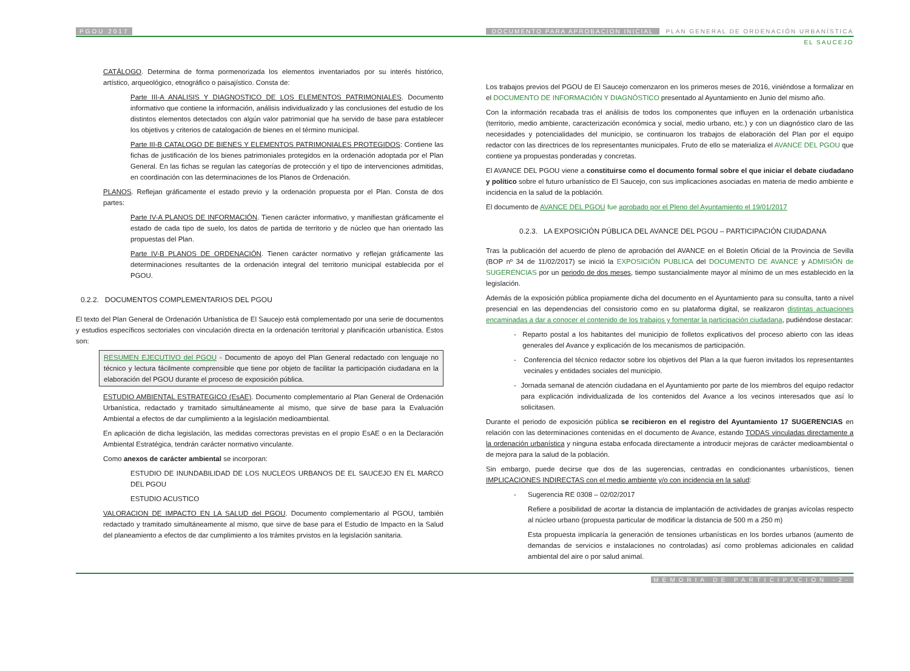PGOU 2017 DOCUMENTO PARA APROBACION INICIAL PLAN GENERAL DE ORDENACIÓN URBANÍSTICA
EL SAUCEJO
CATÁLOGO. Determina de forma pormenorizada los elementos inventariados por su interés histórico, artístico, arqueológico, etnográfico o paisajístico. Consta de:
Parte III-A ANALISIS Y DIAGNOSTICO DE LOS ELEMENTOS PATRIMONIALES. Documento informativo que contiene la información, análisis individualizado y las conclusiones del estudio de los distintos elementos detectados con algún valor patrimonial que ha servido de base para establecer los objetivos y criterios de catalogación de bienes en el término municipal.
Parte III-B CATALOGO DE BIENES Y ELEMENTOS PATRIMONIALES PROTEGIDOS: Contiene las fichas de justificación de los bienes patrimoniales protegidos en la ordenación adoptada por el Plan General. En las fichas se regulan las categorías de protección y el tipo de intervenciones admitidas, en coordinación con las determinaciones de los Planos de Ordenación.
PLANOS. Reflejan gráficamente el estado previo y la ordenación propuesta por el Plan. Consta de dos partes:
Parte IV-A PLANOS DE INFORMACIÓN. Tienen carácter informativo, y manifiestan gráficamente el estado de cada tipo de suelo, los datos de partida de territorio y de núcleo que han orientado las propuestas del Plan.
Parte IV-B PLANOS DE ORDENACIÓN. Tienen carácter normativo y reflejan gráficamente las determinaciones resultantes de la ordenación integral del territorio municipal establecida por el PGOU.
0.2.2. DOCUMENTOS COMPLEMENTARIOS DEL PGOU
El texto del Plan General de Ordenación Urbanística de El Saucejo está complementado por una serie de documentos y estudios específicos sectoriales con vinculación directa en la ordenación territorial y planificación urbanística. Estos son:
RESUMEN EJECUTIVO del PGOU - Documento de apoyo del Plan General redactado con lenguaje no técnico y lectura fácilmente comprensible que tiene por objeto de facilitar la participación ciudadana en la elaboración del PGOU durante el proceso de exposición pública.
ESTUDIO AMBIENTAL ESTRATEGICO (EsAE). Documento complementario al Plan General de Ordenación Urbanística, redactado y tramitado simultáneamente al mismo, que sirve de base para la Evaluación Ambiental a efectos de dar cumplimiento a la legislación medioambiental.
En aplicación de dicha legislación, las medidas correctoras previstas en el propio EsAE o en la Declaración Ambiental Estratégica, tendrán carácter normativo vinculante.
Como anexos de carácter ambiental se incorporan:
ESTUDIO DE INUNDABILIDAD DE LOS NUCLEOS URBANOS DE EL SAUCEJO EN EL MARCO DEL PGOU
ESTUDIO ACUSTICO
VALORACION DE IMPACTO EN LA SALUD del PGOU. Documento complementario al PGOU, también redactado y tramitado simultáneamente al mismo, que sirve de base para el Estudio de Impacto en la Salud del planeamiento a efectos de dar cumplimiento a los trámites prvistos en la legislación sanitaria.
Los trabajos previos del PGOU de El Saucejo comenzaron en los primeros meses de 2016, viniéndose a formalizar en el DOCUMENTO DE INFORMACIÓN Y DIAGNÓSTICO presentado al Ayuntamiento en Junio del mismo año.
Con la información recabada tras el análisis de todos los componentes que influyen en la ordenación urbanística (territorio, medio ambiente, caracterización económica y social, medio urbano, etc.) y con un diagnóstico claro de las necesidades y potencialidades del municipio, se continuaron los trabajos de elaboración del Plan por el equipo redactor con las directrices de los representantes municipales. Fruto de ello se materializa el AVANCE DEL PGOU que contiene ya propuestas ponderadas y concretas.
El AVANCE DEL PGOU viene a constituirse como el documento formal sobre el que iniciar el debate ciudadano y político sobre el futuro urbanístico de El Saucejo, con sus implicaciones asociadas en materia de medio ambiente e incidencia en la salud de la población.
El documento de AVANCE DEL PGOU fue aprobado por el Pleno del Ayuntamiento el 19/01/2017
0.2.3. LA EXPOSICIÓN PÚBLICA DEL AVANCE DEL PGOU – PARTICIPACIÓN CIUDADANA
Tras la publicación del acuerdo de pleno de aprobación del AVANCE en el Boletín Oficial de la Provincia de Sevilla (BOP nº 34 de 11/02/2017) se inició la EXPOSICIÓN PUBLICA del DOCUMENTO DE AVANCE y ADMISIÓN de SUGERENCIAS por un periodo de dos meses, tiempo sustancialmente mayor al mínimo de un mes establecido en la legislación.
Además de la exposición pública propiamente dicha del documento en el Ayuntamiento para su consulta, tanto a nivel presencial en las dependencias del consistorio como en su plataforma digital, se realizaron distintas actuaciones encaminadas a dar a conocer el contenido de los trabajos y fomentar la participación ciudadana, pudiéndose destacar:
- Reparto postal a los habitantes del municipio de folletos explicativos del proceso abierto con las ideas generales del Avance y explicación de los mecanismos de participación.
- Conferencia del técnico redactor sobre los objetivos del Plan a la que fueron invitados los representantes vecinales y entidades sociales del municipio.
- Jornada semanal de atención ciudadana en el Ayuntamiento por parte de los miembros del equipo redactor para explicación individualizada de los contenidos del Avance a los vecinos interesados que así lo solicitasen.
Durante el periodo de exposición pública se recibieron en el registro del Ayuntamiento 17 SUGERENCIAS en relación con las determinaciones contenidas en el documento de Avance, estando TODAS vinculadas directamente a la ordenación urbanística y ninguna estaba enfocada directamente a introducir mejoras de carácter medioambiental o de mejora para la salud de la población.
Sin embargo, puede decirse que dos de las sugerencias, centradas en condicionantes urbanísticos, tienen IMPLICACIONES INDIRECTAS con el medio ambiente y/o con incidencia en la salud:
- Sugerencia RE 0308 – 02/02/2017
Refiere a posibilidad de acortar la distancia de implantación de actividades de granjas avícolas respecto al núcleo urbano (propuesta particular de modificar la distancia de 500 m a 250 m)
Esta propuesta implicaría la generación de tensiones urbanísticas en los bordes urbanos (aumento de demandas de servicios e instalaciones no controladas) así como problemas adicionales en calidad ambiental del aire o por salud animal.
MEMORIA DE PARTICIPACION -2-